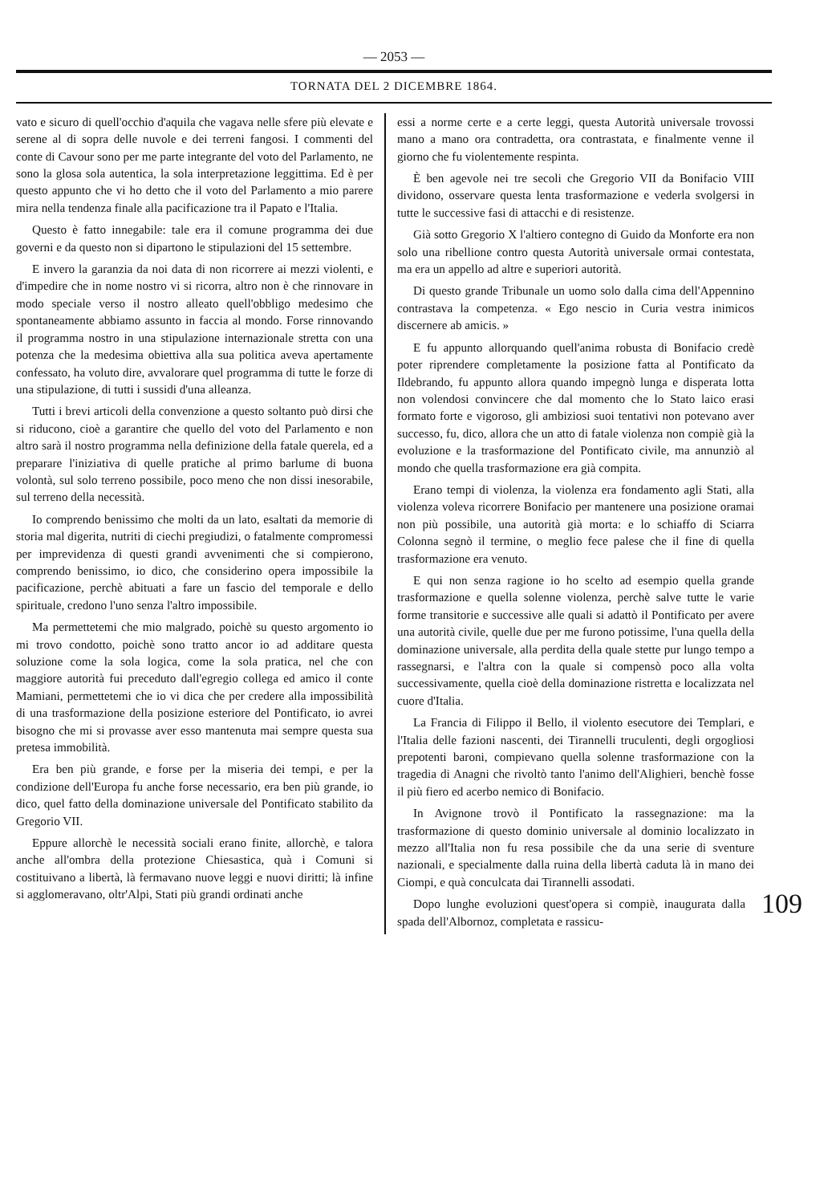— 2053 —
TORNATA DEL 2 DICEMBRE 1864.
vato e sicuro di quell'occhio d'aquila che vagava nelle sfere più elevate e serene al di sopra delle nuvole e dei terreni fangosi. I commenti del conte di Cavour sono per me parte integrante del voto del Parlamento, ne sono la glosa sola autentica, la sola interpretazione leggittima. Ed è per questo appunto che vi ho detto che il voto del Parlamento a mio parere mira nella tendenza finale alla pacificazione tra il Papato e l'Italia.
Questo è fatto innegabile: tale era il comune programma dei due governi e da questo non si dipartono le stipulazioni del 15 settembre.
E invero la garanzia da noi data di non ricorrere ai mezzi violenti, e d'impedire che in nome nostro vi si ricorra, altro non è che rinnovare in modo speciale verso il nostro alleato quell'obbligo medesimo che spontaneamente abbiamo assunto in faccia al mondo. Forse rinnovando il programma nostro in una stipulazione internazionale stretta con una potenza che la medesima obiettiva alla sua politica aveva apertamente confessato, ha voluto dire, avvalorare quel programma di tutte le forze di una stipulazione, di tutti i sussidi d'una alleanza.
Tutti i brevi articoli della convenzione a questo soltanto può dirsi che si riducono, cioè a garantire che quello del voto del Parlamento e non altro sarà il nostro programma nella definizione della fatale querela, ed a preparare l'iniziativa di quelle pratiche al primo barlume di buona volontà, sul solo terreno possibile, poco meno che non dissi inesorabile, sul terreno della necessità.
Io comprendo benissimo che molti da un lato, esaltati da memorie di storia mal digerita, nutriti di ciechi pregiudizi, o fatalmente compromessi per imprevidenza di questi grandi avvenimenti che si compierono, comprendo benissimo, io dico, che considerino opera impossibile la pacificazione, perchè abituati a fare un fascio del temporale e dello spirituale, credono l'uno senza l'altro impossibile.
Ma permettetemi che mio malgrado, poichè su questo argomento io mi trovo condotto, poichè sono tratto ancor io ad additare questa soluzione come la sola logica, come la sola pratica, nel che con maggiore autorità fui preceduto dall'egregio collega ed amico il conte Mamiani, permettetemi che io vi dica che per credere alla impossibilità di una trasformazione della posizione esteriore del Pontificato, io avrei bisogno che mi si provasse aver esso mantenuta mai sempre questa sua pretesa immobilità.
Era ben più grande, e forse per la miseria dei tempi, e per la condizione dell'Europa fu anche forse necessario, era ben più grande, io dico, quel fatto della dominazione universale del Pontificato stabilito da Gregorio VII.
Eppure allorchè le necessità sociali erano finite, allorchè, e talora anche all'ombra della protezione Chiesastica, quà i Comuni si costituivano a libertà, là fermavano nuove leggi e nuovi diritti; là infine si agglomeravano, oltr'Alpi, Stati più grandi ordinati anche
essi a norme certe e a certe leggi, questa Autorità universale trovossi mano a mano ora contradetta, ora contrastata, e finalmente venne il giorno che fu violentemente respinta.
È ben agevole nei tre secoli che Gregorio VII da Bonifacio VIII dividono, osservare questa lenta trasformazione e vederla svolgersi in tutte le successive fasi di attacchi e di resistenze.
Già sotto Gregorio X l'altiero contegno di Guido da Monforte era non solo una ribellione contro questa Autorità universale ormai contestata, ma era un appello ad altre e superiori autorità.
Di questo grande Tribunale un uomo solo dalla cima dell'Appennino contrastava la competenza. « Ego nescio in Curia vestra inimicos discernere ab amicis. »
E fu appunto allorquando quell'anima robusta di Bonifacio credè poter riprendere completamente la posizione fatta al Pontificato da Ildebrando, fu appunto allora quando impegnò lunga e disperata lotta non volendosi convincere che dal momento che lo Stato laico erasi formato forte e vigoroso, gli ambiziosi suoi tentativi non potevano aver successo, fu, dico, allora che un atto di fatale violenza non compiè già la evoluzione e la trasformazione del Pontificato civile, ma annunziò al mondo che quella trasformazione era già compita.
Erano tempi di violenza, la violenza era fondamento agli Stati, alla violenza voleva ricorrere Bonifacio per mantenere una posizione oramai non più possibile, una autorità già morta: e lo schiaffo di Sciarra Colonna segnò il termine, o meglio fece palese che il fine di quella trasformazione era venuto.
E qui non senza ragione io ho scelto ad esempio quella grande trasformazione e quella solenne violenza, perchè salve tutte le varie forme transitorie e successive alle quali si adattò il Pontificato per avere una autorità civile, quelle due per me furono potissime, l'una quella della dominazione universale, alla perdita della quale stette pur lungo tempo a rassegnarsi, e l'altra con la quale si compensò poco alla volta successivamente, quella cioè della dominazione ristretta e localizzata nel cuore d'Italia.
La Francia di Filippo il Bello, il violento esecutore dei Templari, e l'Italia delle fazioni nascenti, dei Tirannelli truculenti, degli orgogliosi prepotenti baroni, compievano quella solenne trasformazione con la tragedia di Anagni che rivoltò tanto l'animo dell'Alighieri, benchè fosse il più fiero ed acerbo nemico di Bonifacio.
In Avignone trovò il Pontificato la rassegnazione: ma la trasformazione di questo dominio universale al dominio localizzato in mezzo all'Italia non fu resa possibile che da una serie di sventure nazionali, e specialmente dalla ruina della libertà caduta là in mano dei Ciompi, e quà conculcata dai Tirannelli assodati.
109 Dopo lunghe evoluzioni quest'opera si compiè, inaugurata dalla spada dell'Albornoz, completata e rassicu-